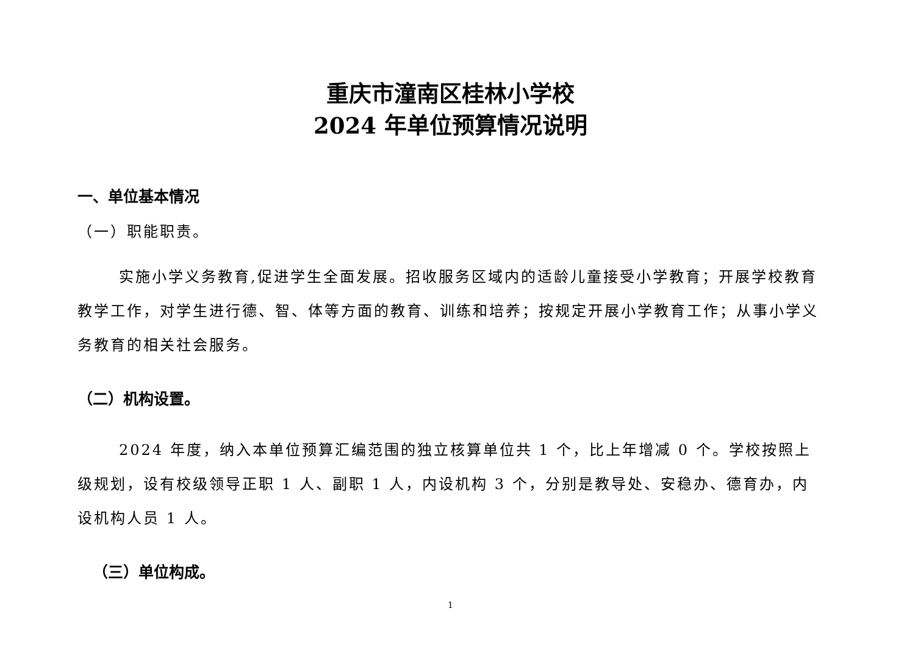重庆市潼南区桂林小学校
2024 年单位预算情况说明
一、单位基本情况
（一）职能职责。
实施小学义务教育,促进学生全面发展。招收服务区域内的适龄儿童接受小学教育；开展学校教育教学工作，对学生进行德、智、体等方面的教育、训练和培养；按规定开展小学教育工作；从事小学义务教育的相关社会服务。
（二）机构设置。
2024 年度，纳入本单位预算汇编范围的独立核算单位共 1 个，比上年增减 0 个。学校按照上级规划，设有校级领导正职 1 人、副职 1 人，内设机构 3 个，分别是教导处、安稳办、德育办，内设机构人员 1 人。
（三）单位构成。
1